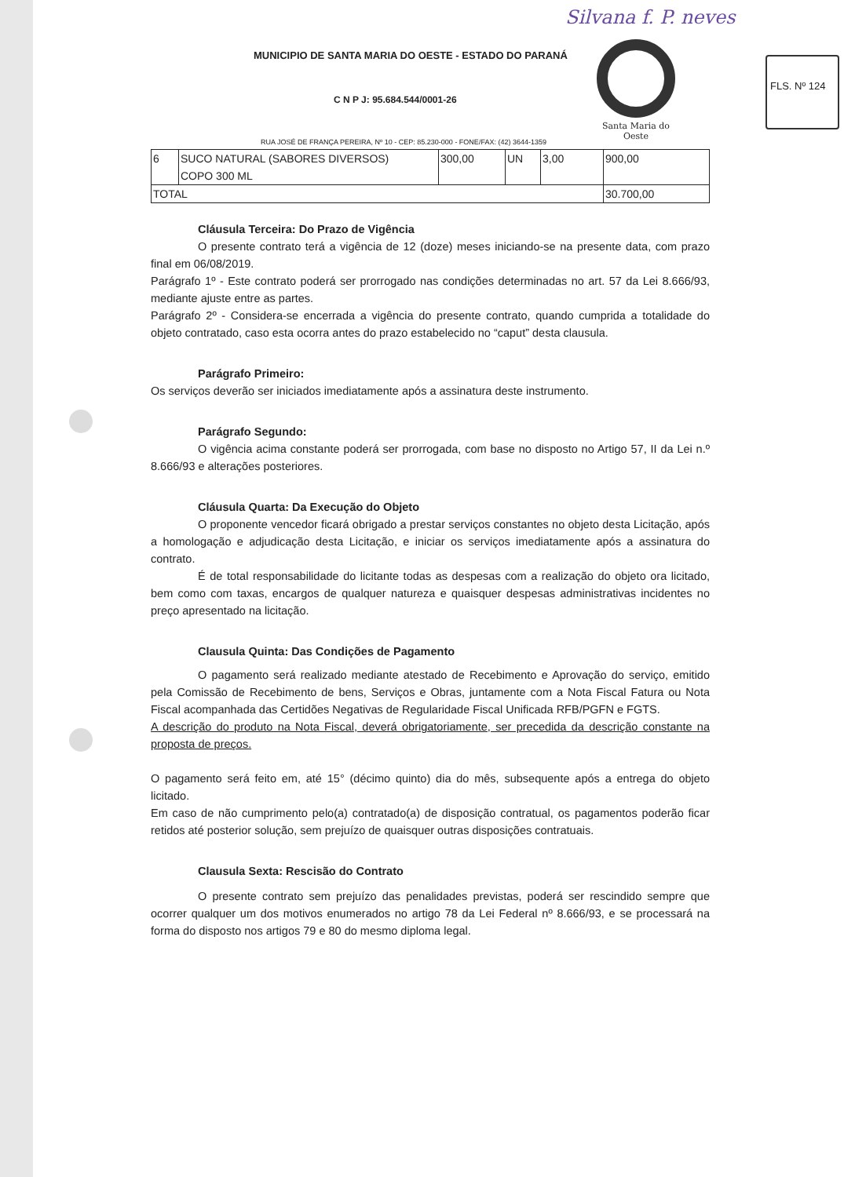Silvana f. P. neves
FLS. Nº 124
MUNICIPIO DE SANTA MARIA DO OESTE - ESTADO DO PARANÁ
C N P J: 95.684.544/0001-26
RUA JOSÉ DE FRANÇA PEREIRA, Nº 10 - CEP: 85.230-000 - FONE/FAX: (42) 3644-1359
Santa Maria do Oeste
| 6 | SUCO NATURAL (SABORES DIVERSOS) COPO 300 ML | 300,00 | UN | 3,00 | 900,00 |
| TOTAL | | | | | 30.700,00 |
Cláusula Terceira: Do Prazo de Vigência
O presente contrato terá a vigência de 12 (doze) meses iniciando-se na presente data, com prazo final em 06/08/2019.
Parágrafo 1º - Este contrato poderá ser prorrogado nas condições determinadas no art. 57 da Lei 8.666/93, mediante ajuste entre as partes.
Parágrafo 2º - Considera-se encerrada a vigência do presente contrato, quando cumprida a totalidade do objeto contratado, caso esta ocorra antes do prazo estabelecido no “caput” desta clausula.
Parágrafo Primeiro:
Os serviços deverão ser iniciados imediatamente após a assinatura deste instrumento.
Parágrafo Segundo:
O vigência acima constante poderá ser prorrogada, com base no disposto no Artigo 57, II da Lei n.º 8.666/93 e alterações posteriores.
Cláusula Quarta: Da Execução do Objeto
O proponente vencedor ficará obrigado a prestar serviços constantes no objeto desta Licitação, após a homologação e adjudicação desta Licitação, e iniciar os serviços imediatamente após a assinatura do contrato.
É de total responsabilidade do licitante todas as despesas com a realização do objeto ora licitado, bem como com taxas, encargos de qualquer natureza e quaisquer despesas administrativas incidentes no preço apresentado na licitação.
Clausula Quinta: Das Condições de Pagamento
O pagamento será realizado mediante atestado de Recebimento e Aprovação do serviço, emitido pela Comissão de Recebimento de bens, Serviços e Obras, juntamente com a Nota Fiscal Fatura ou Nota Fiscal acompanhada das Certidões Negativas de Regularidade Fiscal Unificada RFB/PGFN e FGTS.
A descrição do produto na Nota Fiscal, deverá obrigatoriamente, ser precedida da descrição constante na proposta de preços.
O pagamento será feito em, até 15° (décimo quinto) dia do mês, subsequente após a entrega do objeto licitado.
Em caso de não cumprimento pelo(a) contratado(a) de disposição contratual, os pagamentos poderão ficar retidos até posterior solução, sem prejuízo de quaisquer outras disposições contratuais.
Clausula Sexta: Rescisão do Contrato
O presente contrato sem prejuízo das penalidades previstas, poderá ser rescindido sempre que ocorrer qualquer um dos motivos enumerados no artigo 78 da Lei Federal nº 8.666/93, e se processará na forma do disposto nos artigos 79 e 80 do mesmo diploma legal.